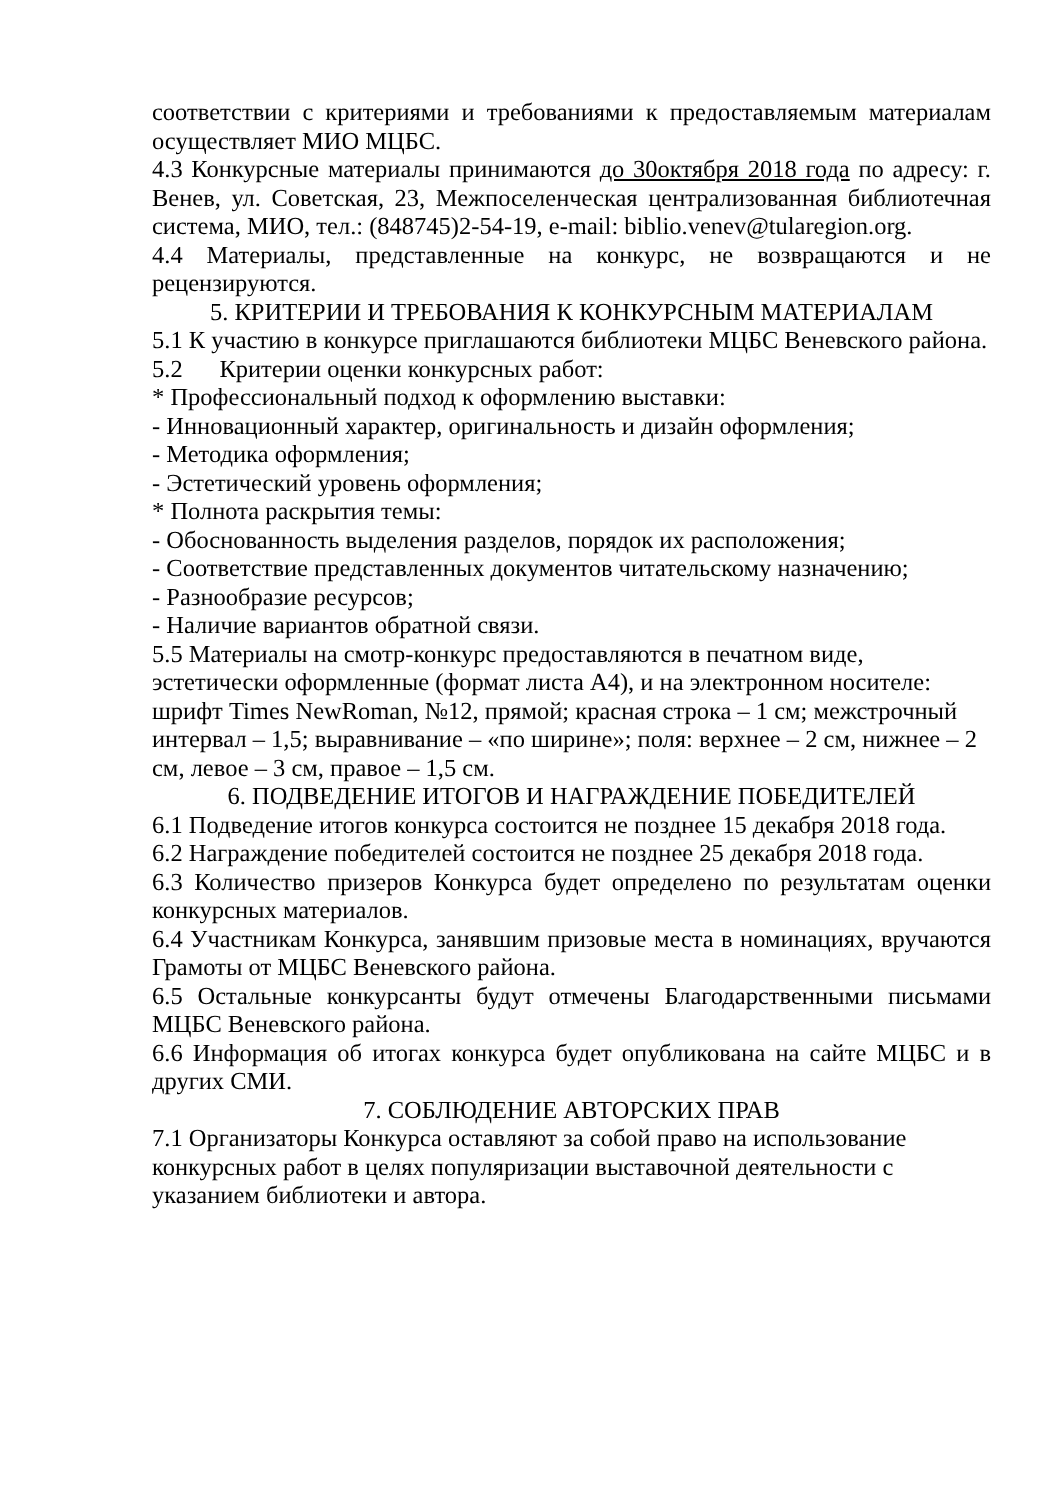соответствии с критериями и требованиями к предоставляемым материалам осуществляет МИО МЦБС.
4.3 Конкурсные материалы принимаются до 30октября 2018 года по адресу: г. Венев, ул. Советская, 23, Межпоселенческая централизованная библиотечная система, МИО, тел.: (848745)2-54-19, e-mail: biblio.venev@tularegion.org.
4.4 Материалы, представленные на конкурс, не возвращаются и не рецензируются.
5. КРИТЕРИИ И ТРЕБОВАНИЯ К КОНКУРСНЫМ МАТЕРИАЛАМ
5.1 К участию в конкурсе приглашаются библиотеки МЦБС Веневского района.
5.2 Критерии оценки конкурсных работ:
* Профессиональный подход к оформлению выставки:
- Инновационный характер, оригинальность и дизайн оформления;
- Методика оформления;
- Эстетический уровень оформления;
* Полнота раскрытия темы:
- Обоснованность выделения разделов, порядок их расположения;
- Соответствие представленных документов читательскому назначению;
- Разнообразие ресурсов;
- Наличие вариантов обратной связи.
5.5 Материалы на смотр-конкурс предоставляются в печатном виде, эстетически оформленные (формат листа А4), и на электронном носителе: шрифт Times NewRoman, №12, прямой; красная строка – 1 см; межстрочный интервал – 1,5; выравнивание – «по ширине»; поля: верхнее – 2 см, нижнее – 2 см, левое – 3 см, правое – 1,5 см.
6. ПОДВЕДЕНИЕ ИТОГОВ И НАГРАЖДЕНИЕ ПОБЕДИТЕЛЕЙ
6.1 Подведение итогов конкурса состоится не позднее 15 декабря 2018 года.
6.2 Награждение победителей состоится не позднее 25 декабря 2018 года.
6.3 Количество призеров Конкурса будет определено по результатам оценки конкурсных материалов.
6.4 Участникам Конкурса, занявшим призовые места в номинациях, вручаются Грамоты от МЦБС Веневского района.
6.5 Остальные конкурсанты будут отмечены Благодарственными письмами МЦБС Веневского района.
6.6 Информация об итогах конкурса будет опубликована на сайте МЦБС и в других СМИ.
7. СОБЛЮДЕНИЕ АВТОРСКИХ ПРАВ
7.1 Организаторы Конкурса оставляют за собой право на использование конкурсных работ в целях популяризации выставочной деятельности с указанием библиотеки и автора.